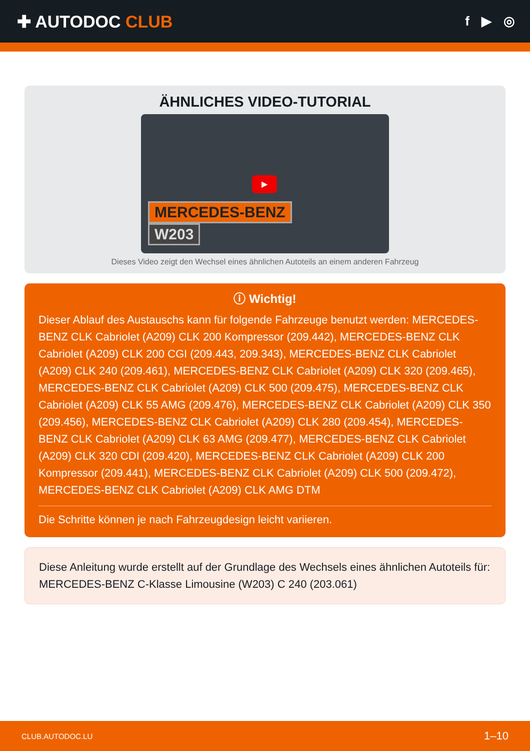✚ AUTODOC CLUB
f ▶ ◎
ÄHNLICHES VIDEO-TUTORIAL
▶
MERCEDES-BENZ
W203
Dieses Video zeigt den Wechsel eines ähnlichen Autoteils an einem anderen Fahrzeug
ⓘ Wichtig!
Dieser Ablauf des Austauschs kann für folgende Fahrzeuge benutzt werden: MERCEDES-BENZ CLK Cabriolet (A209) CLK 200 Kompressor (209.442), MERCEDES-BENZ CLK Cabriolet (A209) CLK 200 CGI (209.443, 209.343), MERCEDES-BENZ CLK Cabriolet (A209) CLK 240 (209.461), MERCEDES-BENZ CLK Cabriolet (A209) CLK 320 (209.465), MERCEDES-BENZ CLK Cabriolet (A209) CLK 500 (209.475), MERCEDES-BENZ CLK Cabriolet (A209) CLK 55 AMG (209.476), MERCEDES-BENZ CLK Cabriolet (A209) CLK 350 (209.456), MERCEDES-BENZ CLK Cabriolet (A209) CLK 280 (209.454), MERCEDES-BENZ CLK Cabriolet (A209) CLK 63 AMG (209.477), MERCEDES-BENZ CLK Cabriolet (A209) CLK 320 CDI (209.420), MERCEDES-BENZ CLK Cabriolet (A209) CLK 200 Kompressor (209.441), MERCEDES-BENZ CLK Cabriolet (A209) CLK 500 (209.472), MERCEDES-BENZ CLK Cabriolet (A209) CLK AMG DTM
Die Schritte können je nach Fahrzeugdesign leicht variieren.
Diese Anleitung wurde erstellt auf der Grundlage des Wechsels eines ähnlichen Autoteils für: MERCEDES-BENZ C-Klasse Limousine (W203) C 240 (203.061)
CLUB.AUTODOC.LU 1–10